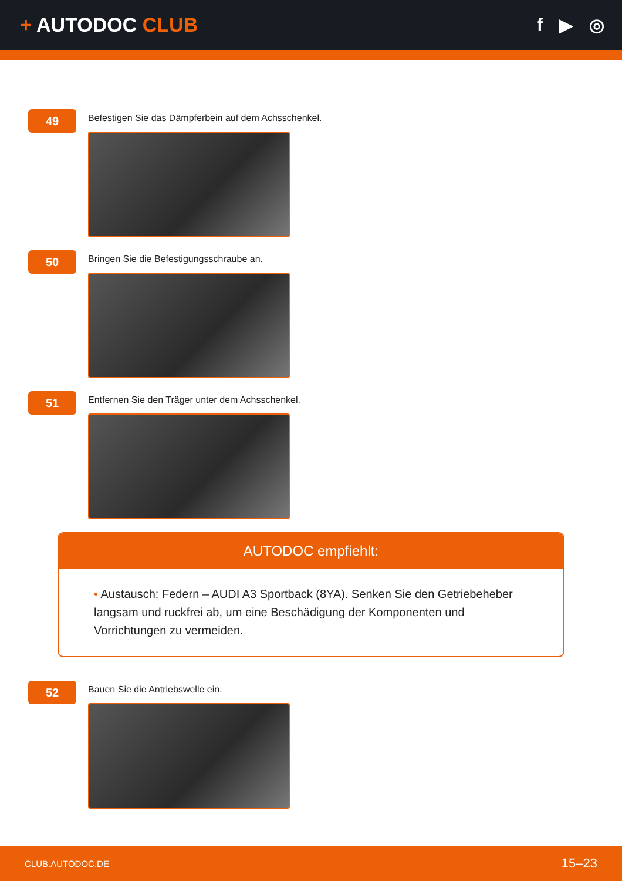+ AUTODOC CLUB f ▶ ◎
49
Befestigen Sie das Dämpferbein auf dem Achsschenkel.
50
Bringen Sie die Befestigungsschraube an.
51
Entfernen Sie den Träger unter dem Achsschenkel.
AUTODOC empfiehlt:
• Austausch: Federn – AUDI A3 Sportback (8YA). Senken Sie den Getriebeheber langsam und ruckfrei ab, um eine Beschädigung der Komponenten und Vorrichtungen zu vermeiden.
52
Bauen Sie die Antriebswelle ein.
CLUB.AUTODOC.DE 15–23